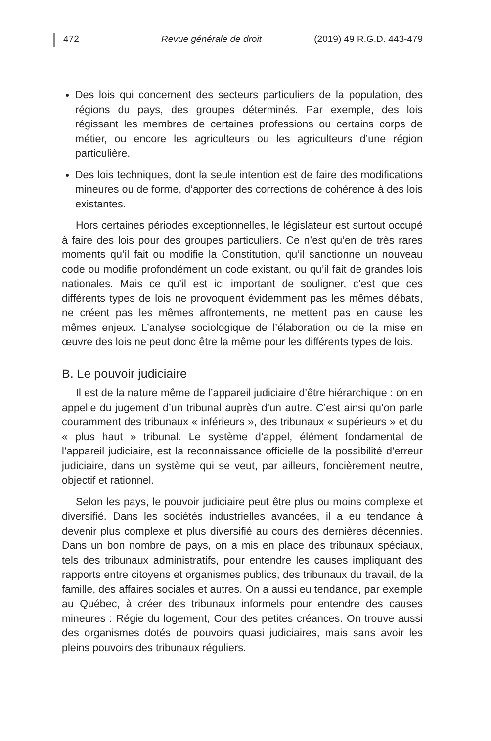472 Revue générale de droit (2019) 49 R.G.D. 443-479
Des lois qui concernent des secteurs particuliers de la population, des régions du pays, des groupes déterminés. Par exemple, des lois régissant les membres de certaines professions ou certains corps de métier, ou encore les agriculteurs ou les agriculteurs d’une région particulière.
Des lois techniques, dont la seule intention est de faire des modifications mineures ou de forme, d’apporter des corrections de cohérence à des lois existantes.
Hors certaines périodes exceptionnelles, le législateur est surtout occupé à faire des lois pour des groupes particuliers. Ce n’est qu’en de très rares moments qu’il fait ou modifie la Constitution, qu’il sanctionne un nouveau code ou modifie profondément un code existant, ou qu’il fait de grandes lois nationales. Mais ce qu’il est ici important de souligner, c’est que ces différents types de lois ne provoquent évidemment pas les mêmes débats, ne créent pas les mêmes affrontements, ne mettent pas en cause les mêmes enjeux. L’analyse sociologique de l’élaboration ou de la mise en œuvre des lois ne peut donc être la même pour les différents types de lois.
B. Le pouvoir judiciaire
Il est de la nature même de l’appareil judiciaire d’être hiérarchique : on en appelle du jugement d’un tribunal auprès d’un autre. C’est ainsi qu’on parle couramment des tribunaux « inférieurs », des tribunaux « supérieurs » et du « plus haut » tribunal. Le système d’appel, élément fondamental de l’appareil judiciaire, est la reconnaissance officielle de la possibilité d’erreur judiciaire, dans un système qui se veut, par ailleurs, foncièrement neutre, objectif et rationnel.
Selon les pays, le pouvoir judiciaire peut être plus ou moins complexe et diversifié. Dans les sociétés industrielles avancées, il a eu tendance à devenir plus complexe et plus diversifié au cours des dernières décennies. Dans un bon nombre de pays, on a mis en place des tribunaux spéciaux, tels des tribunaux administratifs, pour entendre les causes impliquant des rapports entre citoyens et organismes publics, des tribunaux du travail, de la famille, des affaires sociales et autres. On a aussi eu tendance, par exemple au Québec, à créer des tribunaux informels pour entendre des causes mineures : Régie du logement, Cour des petites créances. On trouve aussi des organismes dotés de pouvoirs quasi judiciaires, mais sans avoir les pleins pouvoirs des tribunaux réguliers.